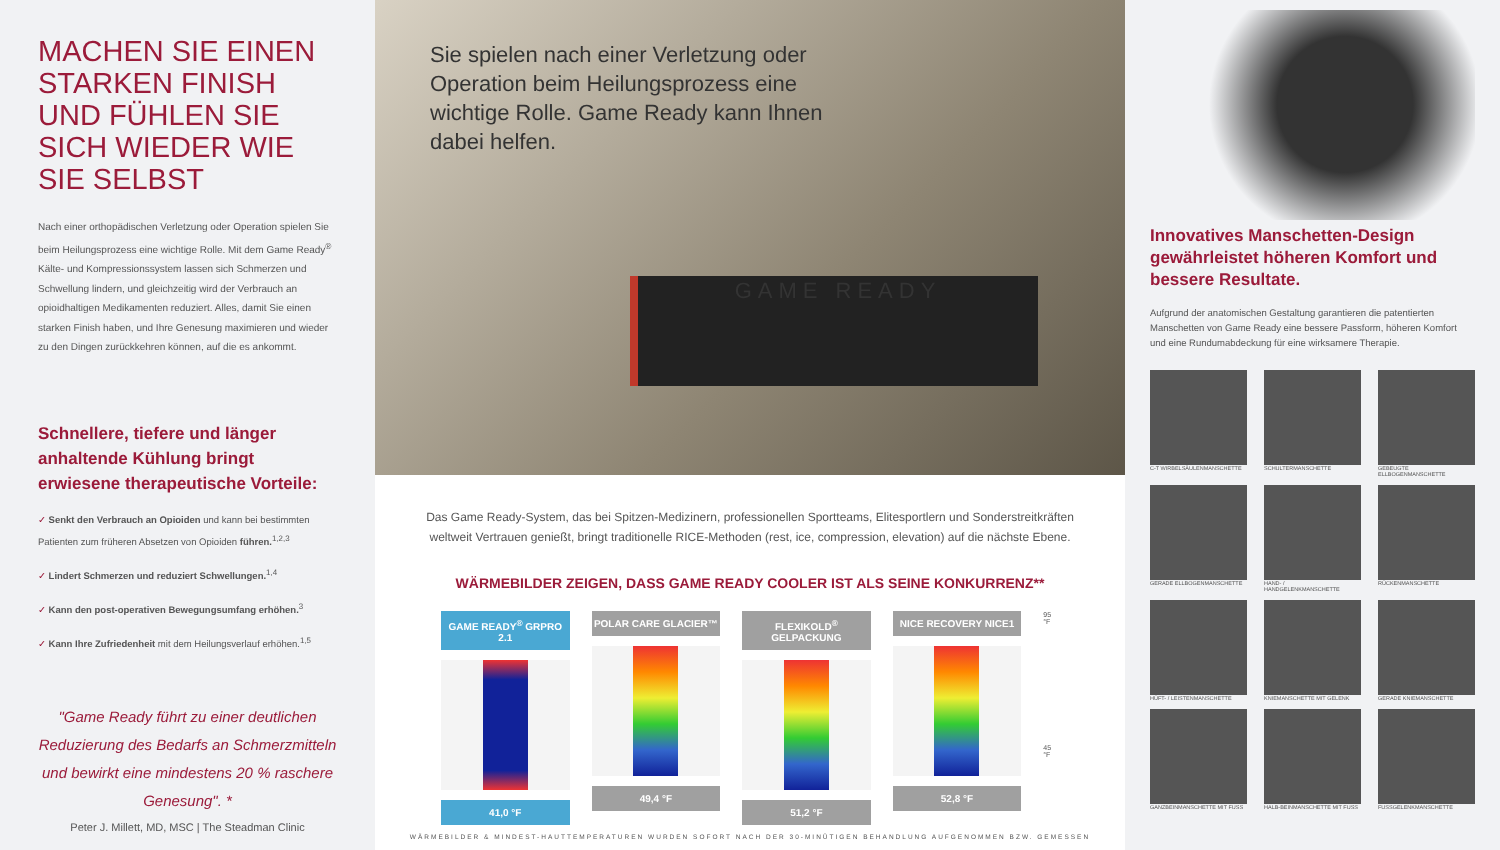MACHEN SIE EINEN STARKEN FINISH UND FÜHLEN SIE SICH WIEDER WIE SIE SELBST
Nach einer orthopädischen Verletzung oder Operation spielen Sie beim Heilungsprozess eine wichtige Rolle. Mit dem Game Ready<sup>®</sup> Kälte- und Kompressionssystem lassen sich Schmerzen und Schwellung lindern, und gleichzeitig wird der Verbrauch an opioidhaltigen Medikamenten reduziert. Alles, damit Sie einen starken Finish haben, und Ihre Genesung maximieren und wieder zu den Dingen zurückkehren können, auf die es ankommt.
Schnellere, tiefere und länger anhaltende Kühlung bringt erwiesene therapeutische Vorteile:
✓ Senkt den Verbrauch an Opioiden und kann bei bestimmten Patienten zum früheren Absetzen von Opioiden führen.<sup>1,2,3</sup>
✓ Lindert Schmerzen und reduziert Schwellungen.<sup>1,4</sup>
✓ Kann den post-operativen Bewegungsumfang erhöhen.<sup>3</sup>
✓ Kann Ihre Zufriedenheit mit dem Heilungsverlauf erhöhen.<sup>1,5</sup>
"Game Ready führt zu einer deutlichen Reduzierung des Bedarfs an Schmerzmitteln und bewirkt eine mindestens 20 % raschere Genesung". *
Peter J. Millett, MD, MSC | The Steadman Clinic
Sie spielen nach einer Verletzung oder Operation beim Heilungsprozess eine wichtige Rolle. Game Ready kann Ihnen dabei helfen.
GAME READY
Das Game Ready-System, das bei Spitzen-Medizinern, professionellen Sportteams, Elitesportlern und Sonderstreitkräften weltweit Vertrauen genießt, bringt traditionelle RICE-Methoden (rest, ice, compression, elevation) auf die nächste Ebene.
WÄRMEBILDER ZEIGEN, DASS GAME READY COOLER IST ALS SEINE KONKURRENZ**
GAME READY<sup>®</sup> GRPRO 2.1
41,0 °F
POLAR CARE GLACIER™
49,4 °F
FLEXIKOLD<sup>®</sup> GELPACKUNG
51,2 °F
NICE RECOVERY NICE1
52,8 °F
95 °F
45 °F
WÄRMEBILDER & MINDEST-HAUTTEMPERATUREN WURDEN SOFORT NACH DER 30-MINÜTIGEN BEHANDLUNG AUFGENOMMEN BZW. GEMESSEN
Innovatives Manschetten-Design gewährleistet höheren Komfort und bessere Resultate.
Aufgrund der anatomischen Gestaltung garantieren die patentierten Manschetten von Game Ready eine bessere Passform, höheren Komfort und eine Rundumabdeckung für eine wirksamere Therapie.
C-T WIRBELSÄULENMANSCHETTE
SCHULTERMANSCHETTE
GEBEUGTE ELLBOGENMANSCHETTE
GERADE ELLBOGENMANSCHETTE
HAND- / HANDGELENKMANSCHETTE
RÜCKENMANSCHETTE
HÜFT- / LEISTENMANSCHETTE
KNIEMANSCHETTE MIT GELENK
GERADE KNIEMANSCHETTE
GANZBEINMANSCHETTE MIT FUSS
HALB-BEINMANSCHETTE MIT FUSS
FUSSGELENKMANSCHETTE